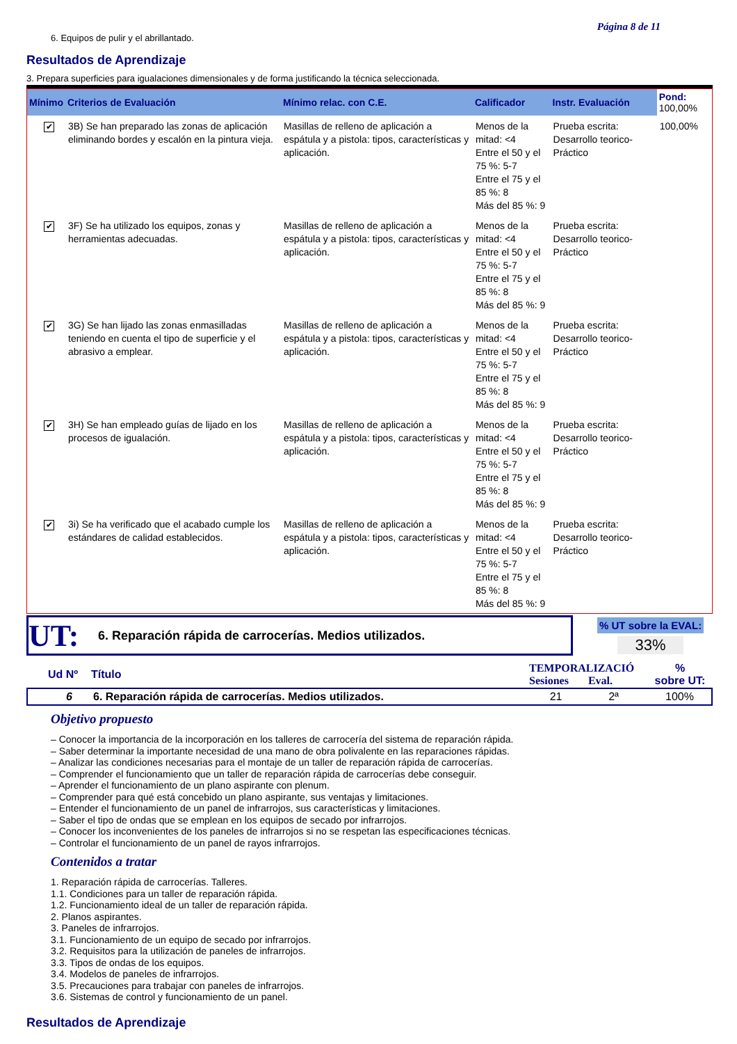Página 8 de 11
6. Equipos de pulir y el abrillantado.
Resultados de Aprendizaje
3. Prepara superficies para igualaciones dimensionales y de forma justificando la técnica seleccionada.
| Mínimo | Criterios de Evaluación | Mínimo relac. con C.E. | Calificador | Instr. Evaluación | Pond: 100,00% |
| --- | --- | --- | --- | --- | --- |
| ✔ | 3B) Se han preparado las zonas de aplicación eliminando bordes y escalón en la pintura vieja. | Masillas de relleno de aplicación a espátula y a pistola: tipos, características y aplicación. | Menos de la mitad: <4 Entre el 50 y el 75 %: 5-7 Entre el 75 y el 85 %: 8 Más del 85 %: 9 | Prueba escrita: Desarrollo teorico-Práctico | 100,00% |
| ✔ | 3F) Se ha utilizado los equipos, zonas y herramientas adecuadas. | Masillas de relleno de aplicación a espátula y a pistola: tipos, características y aplicación. | Menos de la mitad: <4 Entre el 50 y el 75 %: 5-7 Entre el 75 y el 85 %: 8 Más del 85 %: 9 | Prueba escrita: Desarrollo teorico-Práctico | |
| ✔ | 3G) Se han lijado las zonas enmasilladas teniendo en cuenta el tipo de superficie y el abrasivo a emplear. | Masillas de relleno de aplicación a espátula y a pistola: tipos, características y aplicación. | Menos de la mitad: <4 Entre el 50 y el 75 %: 5-7 Entre el 75 y el 85 %: 8 Más del 85 %: 9 | Prueba escrita: Desarrollo teorico-Práctico | |
| ✔ | 3H) Se han empleado guías de lijado en los procesos de igualación. | Masillas de relleno de aplicación a espátula y a pistola: tipos, características y aplicación. | Menos de la mitad: <4 Entre el 50 y el 75 %: 5-7 Entre el 75 y el 85 %: 8 Más del 85 %: 9 | Prueba escrita: Desarrollo teorico-Práctico | |
| ✔ | 3i) Se ha verificado que el acabado cumple los estándares de calidad establecidos. | Masillas de relleno de aplicación a espátula y a pistola: tipos, características y aplicación. | Menos de la mitad: <4 Entre el 50 y el 75 %: 5-7 Entre el 75 y el 85 %: 8 Más del 85 %: 9 | Prueba escrita: Desarrollo teorico-Práctico | |
UT: 6. Reparación rápida de carrocerías. Medios utilizados.
% UT sobre la EVAL:
33%
| Ud Nº | Título | TEMPORALIZACIÓ Sesiones Eval. | % sobre UT: |
| --- | --- | --- | --- |
| 6 | 6. Reparación rápida de carrocerías. Medios utilizados. | 21 2ª | 100% |
Objetivo propuesto
– Conocer la importancia de la incorporación en los talleres de carrocería del sistema de reparación rápida.
– Saber determinar la importante necesidad de una mano de obra polivalente en las reparaciones rápidas.
– Analizar las condiciones necesarias para el montaje de un taller de reparación rápida de carrocerías.
– Comprender el funcionamiento que un taller de reparación rápida de carrocerías debe conseguir.
– Aprender el funcionamiento de un plano aspirante con plenum.
– Comprender para qué está concebido un plano aspirante, sus ventajas y limitaciones.
– Entender el funcionamiento de un panel de infrarrojos, sus características y limitaciones.
– Saber el tipo de ondas que se emplean en los equipos de secado por infrarrojos.
– Conocer los inconvenientes de los paneles de infrarrojos si no se respetan las especificaciones técnicas.
– Controlar el funcionamiento de un panel de rayos infrarrojos.
Contenidos a tratar
1. Reparación rápida de carrocerías. Talleres.
1.1. Condiciones para un taller de reparación rápida.
1.2. Funcionamiento ideal de un taller de reparación rápida.
2. Planos aspirantes.
3. Paneles de infrarrojos.
3.1. Funcionamiento de un equipo de secado por infrarrojos.
3.2. Requisitos para la utilización de paneles de infrarrojos.
3.3. Tipos de ondas de los equipos.
3.4. Modelos de paneles de infrarrojos.
3.5. Precauciones para trabajar con paneles de infrarrojos.
3.6. Sistemas de control y funcionamiento de un panel.
Resultados de Aprendizaje